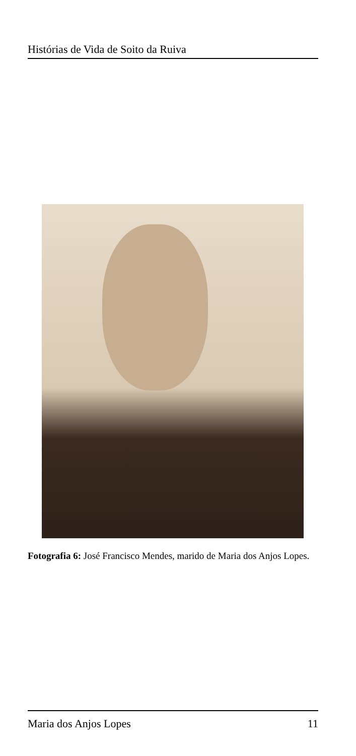Histórias de Vida de Soito da Ruiva
Fotografia 6: José Francisco Mendes, marido de Maria dos Anjos Lopes.
Maria dos Anjos Lopes 11